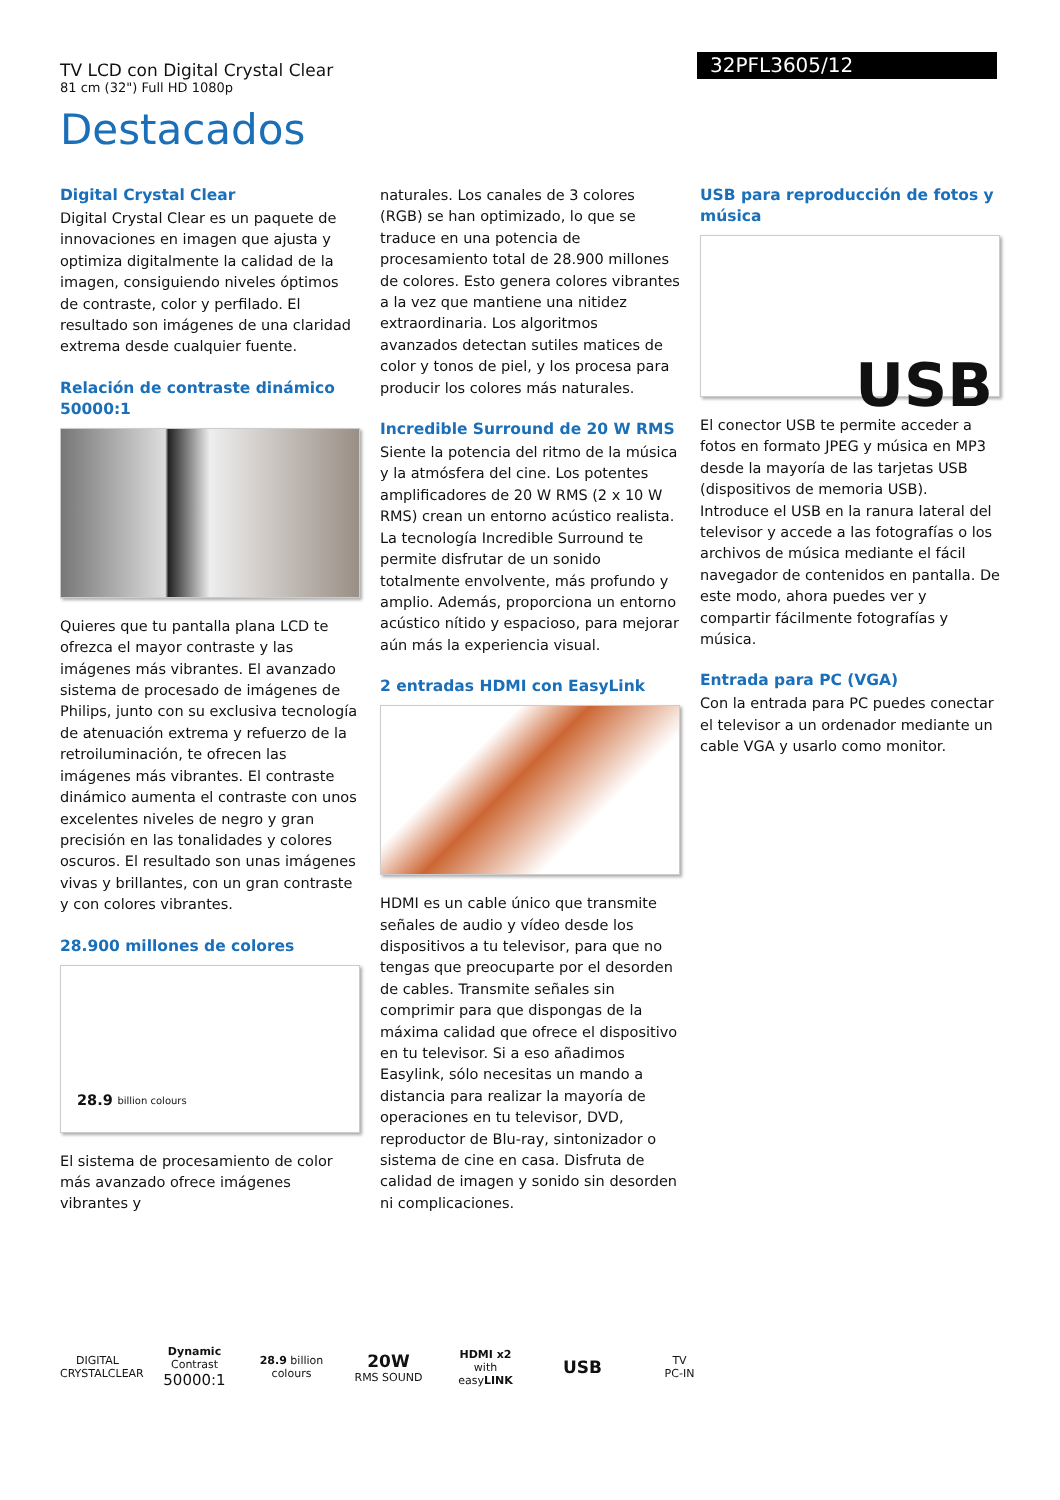TV LCD con Digital Crystal Clear
81 cm (32") Full HD 1080p
32PFL3605/12
Destacados
Digital Crystal Clear
Digital Crystal Clear es un paquete de innovaciones en imagen que ajusta y optimiza digitalmente la calidad de la imagen, consiguiendo niveles óptimos de contraste, color y perfilado. El resultado son imágenes de una claridad extrema desde cualquier fuente.
Relación de contraste dinámico 50000:1
Quieres que tu pantalla plana LCD te ofrezca el mayor contraste y las imágenes más vibrantes. El avanzado sistema de procesado de imágenes de Philips, junto con su exclusiva tecnología de atenuación extrema y refuerzo de la retroiluminación, te ofrecen las imágenes más vibrantes. El contraste dinámico aumenta el contraste con unos excelentes niveles de negro y gran precisión en las tonalidades y colores oscuros. El resultado son unas imágenes vivas y brillantes, con un gran contraste y con colores vibrantes.
28.900 millones de colores
28.9 billion colours
El sistema de procesamiento de color más avanzado ofrece imágenes vibrantes y
naturales. Los canales de 3 colores (RGB) se han optimizado, lo que se traduce en una potencia de procesamiento total de 28.900 millones de colores. Esto genera colores vibrantes a la vez que mantiene una nitidez extraordinaria. Los algoritmos avanzados detectan sutiles matices de color y tonos de piel, y los procesa para producir los colores más naturales.
Incredible Surround de 20 W RMS
Siente la potencia del ritmo de la música y la atmósfera del cine. Los potentes amplificadores de 20 W RMS (2 x 10 W RMS) crean un entorno acústico realista. La tecnología Incredible Surround te permite disfrutar de un sonido totalmente envolvente, más profundo y amplio. Además, proporciona un entorno acústico nítido y espacioso, para mejorar aún más la experiencia visual.
2 entradas HDMI con EasyLink
HDMI es un cable único que transmite señales de audio y vídeo desde los dispositivos a tu televisor, para que no tengas que preocuparte por el desorden de cables. Transmite señales sin comprimir para que dispongas de la máxima calidad que ofrece el dispositivo en tu televisor. Si a eso añadimos Easylink, sólo necesitas un mando a distancia para realizar la mayoría de operaciones en tu televisor, DVD, reproductor de Blu-ray, sintonizador o sistema de cine en casa. Disfruta de calidad de imagen y sonido sin desorden ni complicaciones.
USB para reproducción de fotos y música
USB
El conector USB te permite acceder a fotos en formato JPEG y música en MP3 desde la mayoría de las tarjetas USB (dispositivos de memoria USB). Introduce el USB en la ranura lateral del televisor y accede a las fotografías o los archivos de música mediante el fácil navegador de contenidos en pantalla. De este modo, ahora puedes ver y compartir fácilmente fotografías y música.
Entrada para PC (VGA)
Con la entrada para PC puedes conectar el televisor a un ordenador mediante un cable VGA y usarlo como monitor.
DIGITAL
CRYSTALCLEAR
Dynamic Contrast
50000:1
28.9 billion colours
20W
RMS SOUND
HDMI x2
with easyLINK
USB
TV
PC-IN